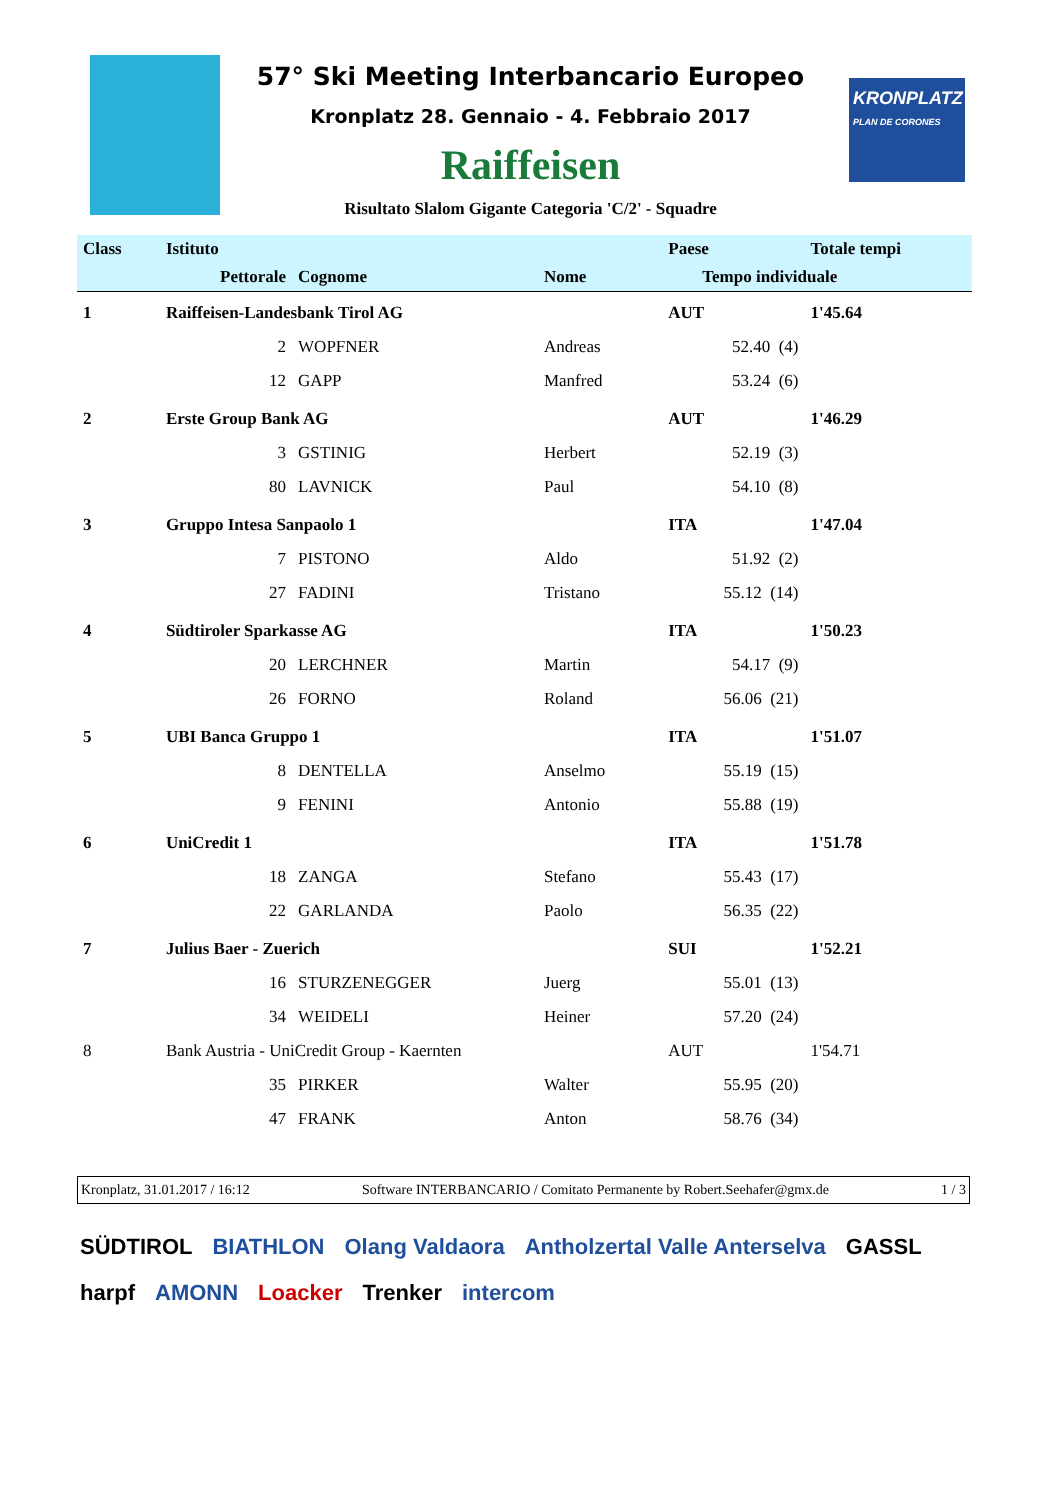KRONPLATZ
PLAN DE CORONES
57° Ski Meeting Interbancario Europeo
Kronplatz 28. Gennaio - 4. Febbraio 2017
Raiffeisen
Risultato Slalom Gigante Categoria 'C/2' - Squadre
| Class | Istituto | | | Paese | | Totale tempi |
| --- | --- | --- | --- | --- | --- | --- |
| | Pettorale | Cognome | Nome | Tempo individuale | | |
| 1 | Raiffeisen-Landesbank Tirol AG | | | AUT | | 1'45.64 |
| | 2 | WOPFNER | Andreas | 52.40 (4) | | |
| | 12 | GAPP | Manfred | 53.24 (6) | | |
| 2 | Erste Group Bank AG | | | AUT | | 1'46.29 |
| | 3 | GSTINIG | Herbert | 52.19 (3) | | |
| | 80 | LAVNICK | Paul | 54.10 (8) | | |
| 3 | Gruppo Intesa Sanpaolo 1 | | | ITA | | 1'47.04 |
| | 7 | PISTONO | Aldo | 51.92 (2) | | |
| | 27 | FADINI | Tristano | 55.12 (14) | | |
| 4 | Südtiroler Sparkasse AG | | | ITA | | 1'50.23 |
| | 20 | LERCHNER | Martin | 54.17 (9) | | |
| | 26 | FORNO | Roland | 56.06 (21) | | |
| 5 | UBI Banca Gruppo 1 | | | ITA | | 1'51.07 |
| | 8 | DENTELLA | Anselmo | 55.19 (15) | | |
| | 9 | FENINI | Antonio | 55.88 (19) | | |
| 6 | UniCredit 1 | | | ITA | | 1'51.78 |
| | 18 | ZANGA | Stefano | 55.43 (17) | | |
| | 22 | GARLANDA | Paolo | 56.35 (22) | | |
| 7 | Julius Baer - Zuerich | | | SUI | | 1'52.21 |
| | 16 | STURZENEGGER | Juerg | 55.01 (13) | | |
| | 34 | WEIDELI | Heiner | 57.20 (24) | | |
| 8 | Bank Austria - UniCredit Group - Kaernten | | | AUT | | 1'54.71 |
| | 35 | PIRKER | Walter | 55.95 (20) | | |
| | 47 | FRANK | Anton | 58.76 (34) | | |
Kronplatz, 31.01.2017 / 16:12 Software INTERBANCARIO / Comitato Permanente by Robert.Seehafer@gmx.de 1 / 3
SÜDTIROL BIATHLON Olang Valdaora Antholzertal Valle Anterselva GASSL harpf AMONN Loacker Trenker intercom